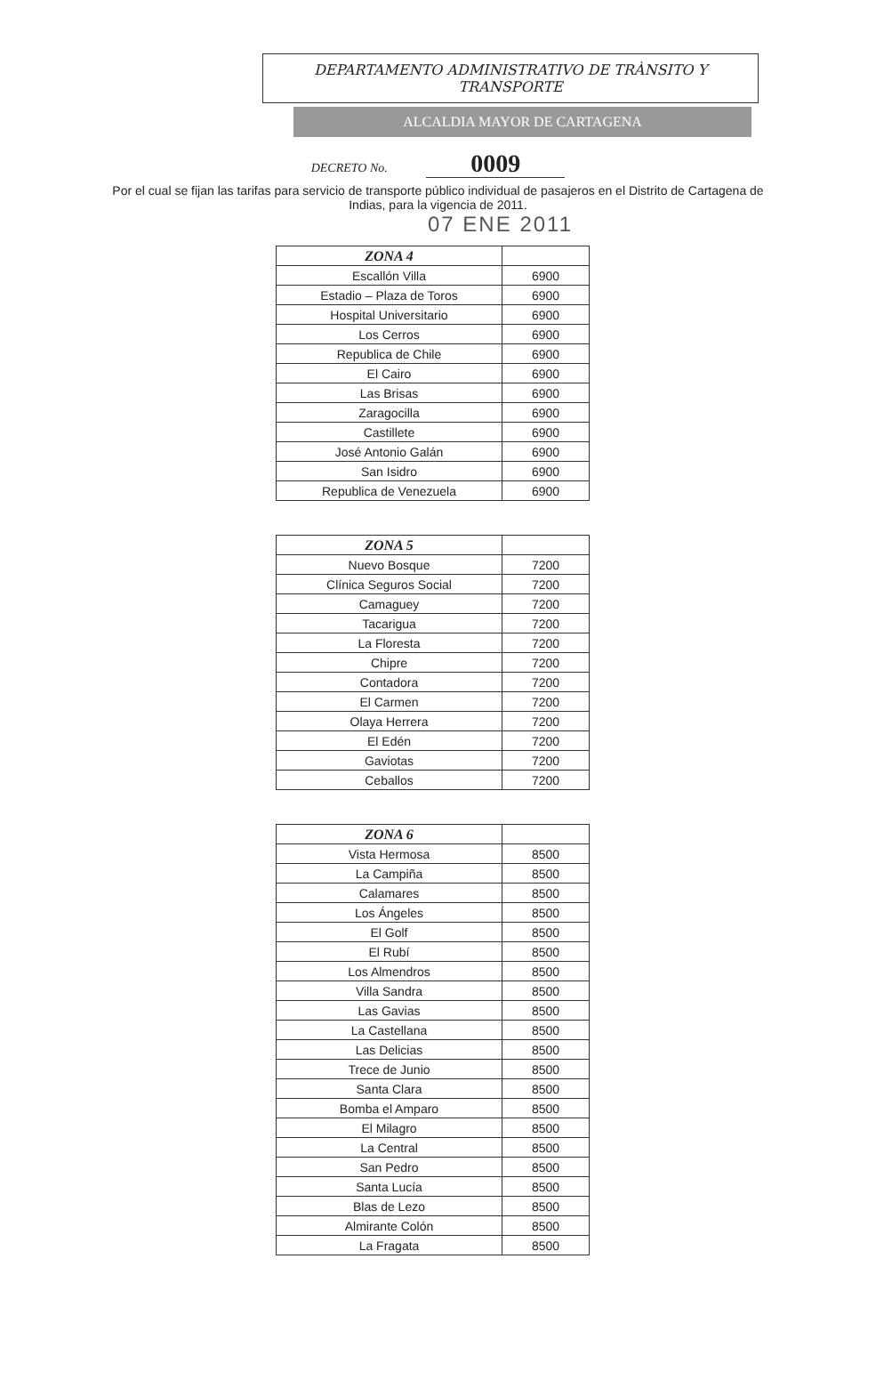DEPARTAMENTO ADMINISTRATIVO DE TRÀNSITO Y
TRANSPORTE
ALCALDIA MAYOR DE CARTAGENA
DECRETO No. 0009
Por el cual se fijan las tarifas para servicio de transporte público individual de pasajeros en el Distrito de Cartagena de Indias, para la vigencia de 2011.
07 ENE 2011
| ZONA 4 | |
| --- | --- |
| Escallón Villa | 6900 |
| Estadio – Plaza de Toros | 6900 |
| Hospital Universitario | 6900 |
| Los Cerros | 6900 |
| Republica de Chile | 6900 |
| El Cairo | 6900 |
| Las Brisas | 6900 |
| Zaragocilla | 6900 |
| Castillete | 6900 |
| José Antonio Galán | 6900 |
| San Isidro | 6900 |
| Republica de Venezuela | 6900 |
| ZONA 5 | |
| --- | --- |
| Nuevo Bosque | 7200 |
| Clínica Seguros Social | 7200 |
| Camaguey | 7200 |
| Tacarigua | 7200 |
| La Floresta | 7200 |
| Chipre | 7200 |
| Contadora | 7200 |
| El Carmen | 7200 |
| Olaya Herrera | 7200 |
| El Edén | 7200 |
| Gaviotas | 7200 |
| Ceballos | 7200 |
| ZONA 6 | |
| --- | --- |
| Vista Hermosa | 8500 |
| La Campiña | 8500 |
| Calamares | 8500 |
| Los Ángeles | 8500 |
| El Golf | 8500 |
| El Rubí | 8500 |
| Los Almendros | 8500 |
| Villa Sandra | 8500 |
| Las Gavias | 8500 |
| La Castellana | 8500 |
| Las Delicias | 8500 |
| Trece de Junio | 8500 |
| Santa Clara | 8500 |
| Bomba el Amparo | 8500 |
| El Milagro | 8500 |
| La Central | 8500 |
| San Pedro | 8500 |
| Santa Lucía | 8500 |
| Blas de Lezo | 8500 |
| Almirante Colón | 8500 |
| La Fragata | 8500 |